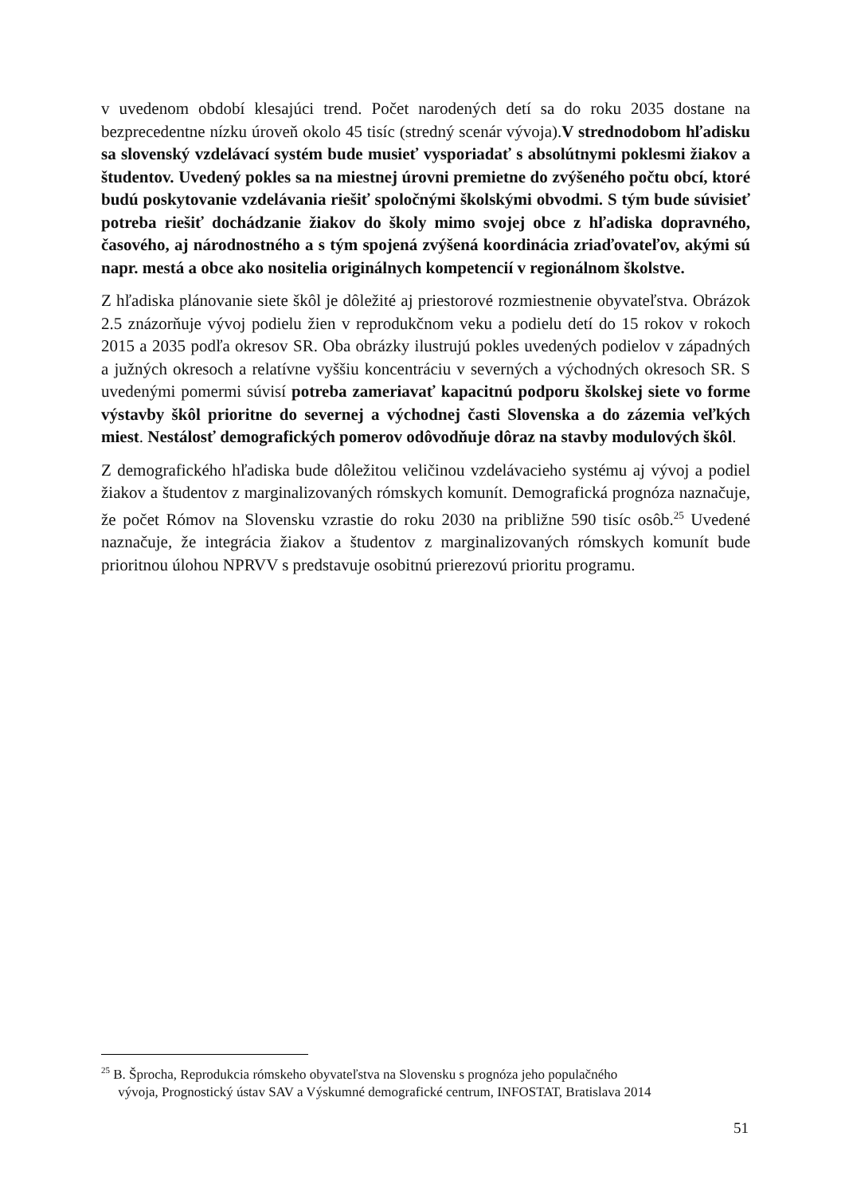v uvedenom období klesajúci trend. Počet narodených detí sa do roku 2035 dostane na bezprecedentne nízku úroveň okolo 45 tisíc (stredný scenár vývoja).V strednodobom hľadisku sa slovenský vzdelávací systém bude musieť vysporiadať s absolútnymi poklesmi žiakov a študentov. Uvedený pokles sa na miestnej úrovni premietne do zvýšeného počtu obcí, ktoré budú poskytovanie vzdelávania riešiť spoločnými školskými obvodmi. S tým bude súvisieť potreba riešiť dochádzanie žiakov do školy mimo svojej obce z hľadiska dopravného, časového, aj národnostného a s tým spojená zvýšená koordinácia zriaďovateľov, akými sú napr. mestá a obce ako nositelia originálnych kompetencií v regionálnom školstve.
Z hľadiska plánovanie siete škôl je dôležité aj priestorové rozmiestnenie obyvateľstva. Obrázok 2.5 znázorňuje vývoj podielu žien v reprodukčnom veku a podielu detí do 15 rokov v rokoch 2015 a 2035 podľa okresov SR. Oba obrázky ilustrujú pokles uvedených podielov v západných a južných okresoch a relatívne vyššiu koncentráciu v severných a východných okresoch SR. S uvedenými pomermi súvisí potreba zameriavať kapacitnú podporu školskej siete vo forme výstavby škôl prioritne do severnej a východnej časti Slovenska a do zázemia veľkých miest. Nestálosť demografických pomerov odôvodňuje dôraz na stavby modulových škôl.
Z demografického hľadiska bude dôležitou veličinou vzdelávacieho systému aj vývoj a podiel žiakov a študentov z marginalizovaných rómskych komunít. Demografická prognóza naznačuje, že počet Rómov na Slovensku vzrastie do roku 2030 na približne 590 tisíc osôb.<sup>25</sup> Uvedené naznačuje, že integrácia žiakov a študentov z marginalizovaných rómskych komunít bude prioritnou úlohou NPRVV s predstavuje osobitnú prierezovú prioritu programu.
<sup>25</sup> B. Šprocha, Reprodukcia rómskeho obyvateľstva na Slovensku s prognóza jeho populačného
vývoja, Prognostický ústav SAV a Výskumné demografické centrum, INFOSTAT, Bratislava 2014
51